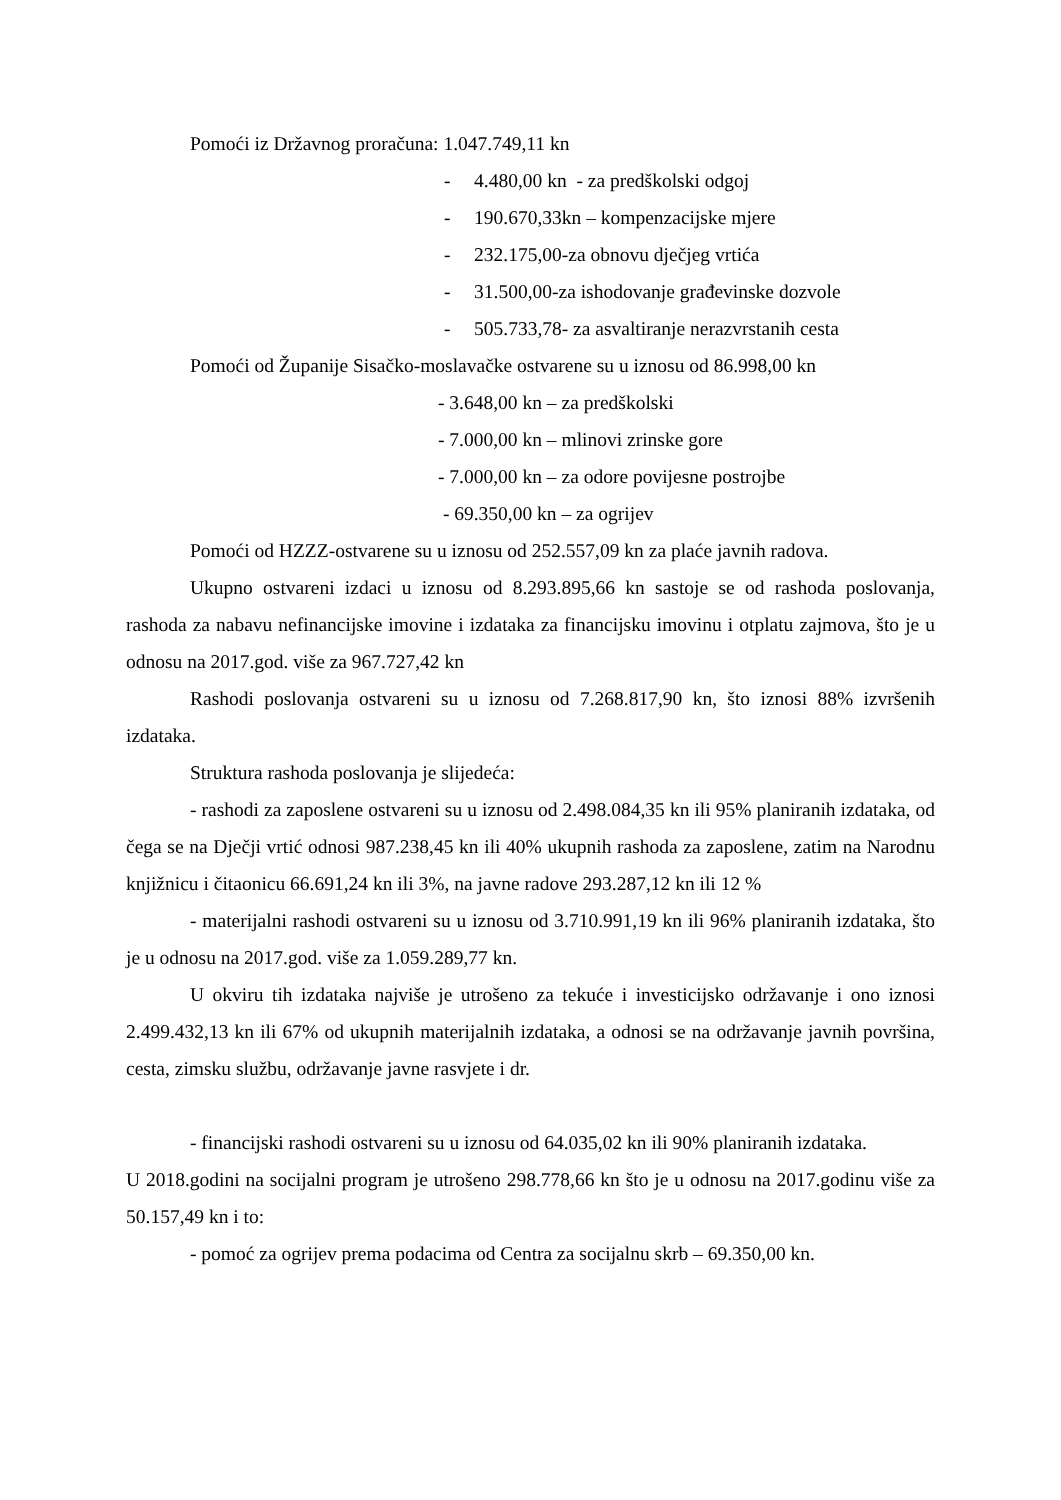Pomoći iz Državnog proračuna: 1.047.749,11 kn
- 4.480,00 kn - za predškolski odgoj
- 190.670,33kn – kompenzacijske mjere
- 232.175,00-za obnovu dječjeg vrtića
- 31.500,00-za ishodovanje građevinske dozvole
- 505.733,78- za asvaltiranje nerazvrstanih cesta
Pomoći od Županije Sisačko-moslavačke ostvarene su u iznosu od 86.998,00 kn
- 3.648,00 kn – za predškolski
- 7.000,00 kn – mlinovi zrinske gore
- 7.000,00 kn – za odore povijesne postrojbe
- 69.350,00 kn – za ogrijev
Pomoći od HZZZ-ostvarene su u iznosu od 252.557,09 kn za plaće javnih radova.
Ukupno ostvareni izdaci u iznosu od 8.293.895,66 kn sastoje se od rashoda poslovanja, rashoda za nabavu nefinancijske imovine i izdataka za financijsku imovinu i otplatu zajmova, što je u odnosu na 2017.god. više za 967.727,42 kn
Rashodi poslovanja ostvareni su u iznosu od 7.268.817,90 kn, što iznosi 88% izvršenih izdataka.
Struktura rashoda poslovanja je slijedeća:
- rashodi za zaposlene ostvareni su u iznosu od 2.498.084,35 kn ili 95% planiranih izdataka, od čega se na Dječji vrtić odnosi 987.238,45 kn ili 40% ukupnih rashoda za zaposlene, zatim na Narodnu knjižnicu i čitaonicu 66.691,24 kn ili 3%, na javne radove 293.287,12 kn ili 12 %
- materijalni rashodi ostvareni su u iznosu od 3.710.991,19 kn ili 96% planiranih izdataka, što je u odnosu na 2017.god. više za 1.059.289,77 kn.
U okviru tih izdataka najviše je utrošeno za tekuće i investicijsko održavanje i ono iznosi 2.499.432,13 kn ili 67% od ukupnih materijalnih izdataka, a odnosi se na održavanje javnih površina, cesta, zimsku službu, održavanje javne rasvjete i dr.
- financijski rashodi ostvareni su u iznosu od 64.035,02 kn ili 90% planiranih izdataka.
U 2018.godini na socijalni program je utrošeno 298.778,66 kn što je u odnosu na 2017.godinu više za 50.157,49 kn i to:
- pomoć za ogrijev prema podacima od Centra za socijalnu skrb – 69.350,00 kn.